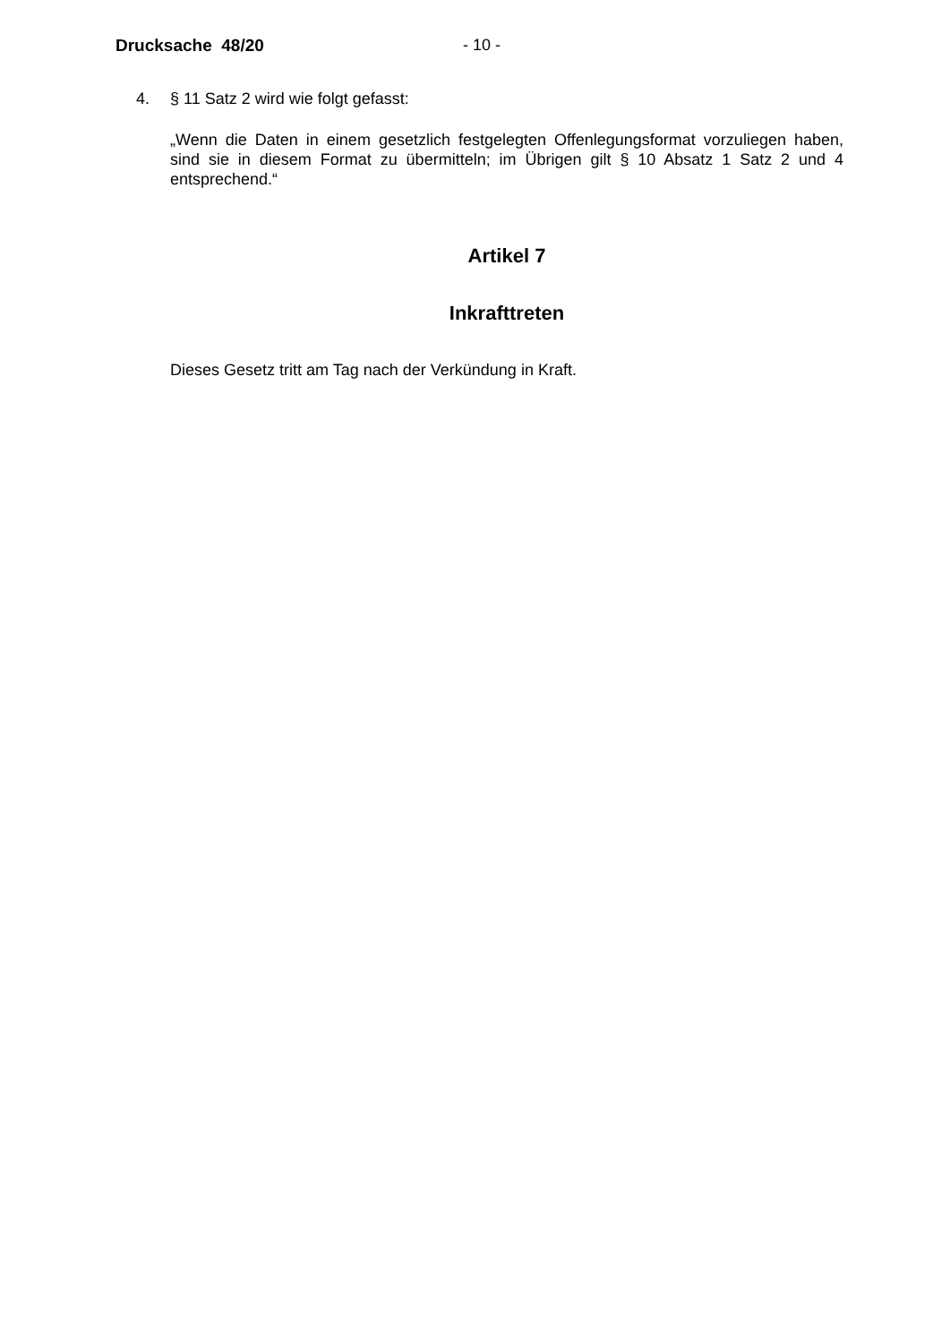Drucksache 48/20 - 10 -
4. § 11 Satz 2 wird wie folgt gefasst:
„Wenn die Daten in einem gesetzlich festgelegten Offenlegungsformat vorzuliegen haben, sind sie in diesem Format zu übermitteln; im Übrigen gilt § 10 Absatz 1 Satz 2 und 4 entsprechend.“
Artikel 7
Inkrafttreten
Dieses Gesetz tritt am Tag nach der Verkündung in Kraft.